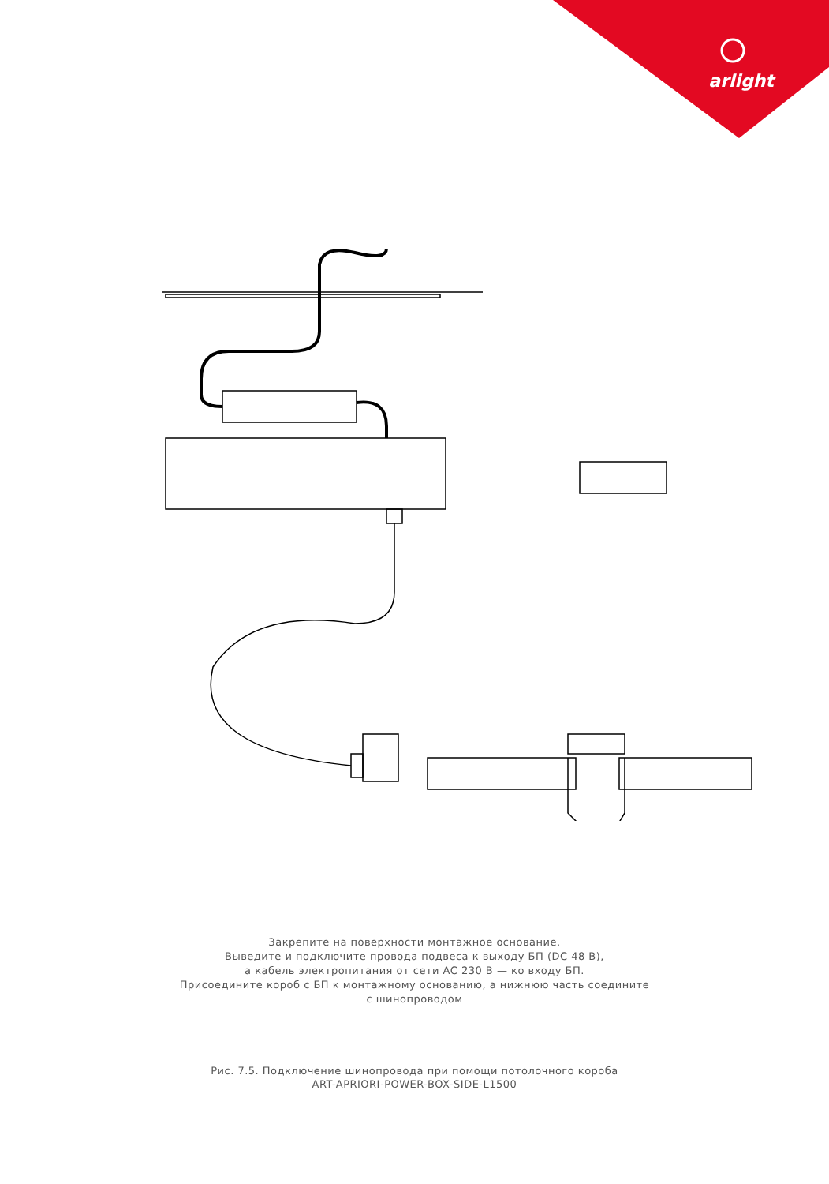arlight
Закрепите на поверхности монтажное основание.
Выведите и подключите провода подвеса к выходу БП (DC 48 В),
а кабель электропитания от сети AC 230 В — ко входу БП.
Присоедините короб с БП к монтажному основанию, а нижнюю часть соедините
с шинопроводом
Рис. 7.5. Подключение шинопровода при помощи потолочного короба
ART-APRIORI-POWER-BOX-SIDE-L1500